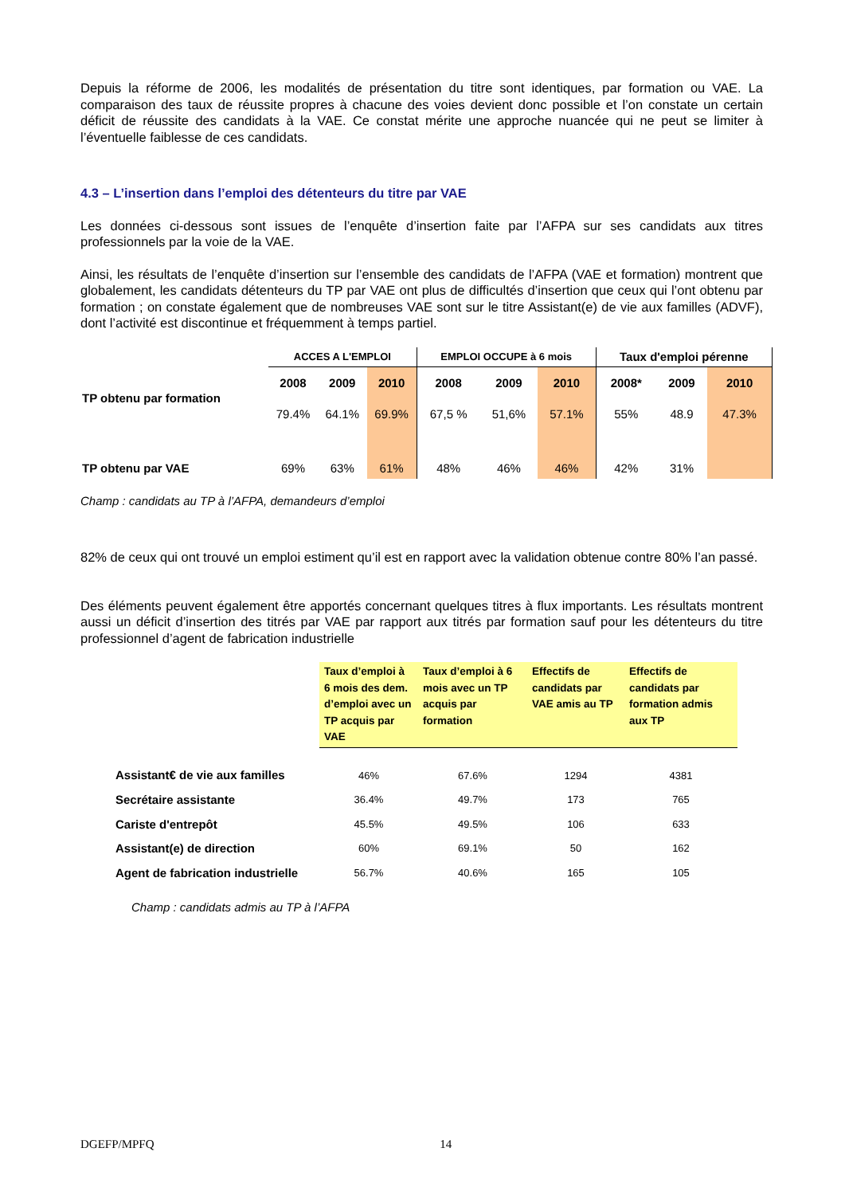Depuis la réforme de 2006, les modalités de présentation du titre sont identiques, par formation ou VAE. La comparaison des taux de réussite propres à chacune des voies devient donc possible et l’on constate un certain déficit de réussite des candidats à la VAE. Ce constat mérite une approche nuancée qui ne peut se limiter à l’éventuelle faiblesse de ces candidats.
4.3 – L’insertion dans l’emploi des détenteurs du titre par VAE
Les données ci-dessous sont issues de l’enquête d’insertion faite par l’AFPA sur ses candidats aux titres professionnels par la voie de la VAE.
Ainsi, les résultats de l’enquête d’insertion sur l’ensemble des candidats de l’AFPA (VAE et formation) montrent que globalement, les candidats détenteurs du TP par VAE ont plus de difficultés d’insertion que ceux qui l’ont obtenu par formation ; on constate également que de nombreuses VAE sont sur le titre Assistant(e) de vie aux familles (ADVF), dont l’activité est discontinue et fréquemment à temps partiel.
| | ACCES A L'EMPLOI | | | EMPLOI OCCUPE à 6 mois | | | Taux d'emploi pérenne | | |
| --- | --- | --- | --- | --- | --- | --- | --- | --- | --- |
| TP obtenu par formation | 2008 | 2009 | 2010 | 2008 | 2009 | 2010 | 2008* | 2009 | 2010 |
| | 79.4% | 64.1% | 69.9% | 67,5 % | 51,6% | 57.1% | 55% | 48.9 | 47.3% |
| TP obtenu par VAE | 69% | 63% | 61% | 48% | 46% | 46% | 42% | 31% | |
Champ : candidats au TP à l’AFPA, demandeurs d’emploi
82% de ceux qui ont trouvé un emploi estiment qu’il est en rapport avec la validation obtenue contre 80% l’an passé.
Des éléments peuvent également être apportés concernant quelques titres à flux importants. Les résultats montrent aussi un déficit d’insertion des titrés par VAE par rapport aux titrés par formation sauf pour les détenteurs du titre professionnel d’agent de fabrication industrielle
| | Taux d’emploi à 6 mois des dem. d’emploi avec un TP acquis par VAE | Taux d’emploi à 6 mois avec un TP acquis par formation | Effectifs de candidats par VAE amis au TP | Effectifs de candidats par formation admis aux TP |
| --- | --- | --- | --- | --- |
| Assistant€ de vie aux familles | 46% | 67.6% | 1294 | 4381 |
| Secrétaire assistante | 36.4% | 49.7% | 173 | 765 |
| Cariste d'entrepôt | 45.5% | 49.5% | 106 | 633 |
| Assistant(e) de direction | 60% | 69.1% | 50 | 162 |
| Agent de fabrication industrielle | 56.7% | 40.6% | 165 | 105 |
Champ : candidats admis au TP à l’AFPA
DGEFP/MPFQ 14